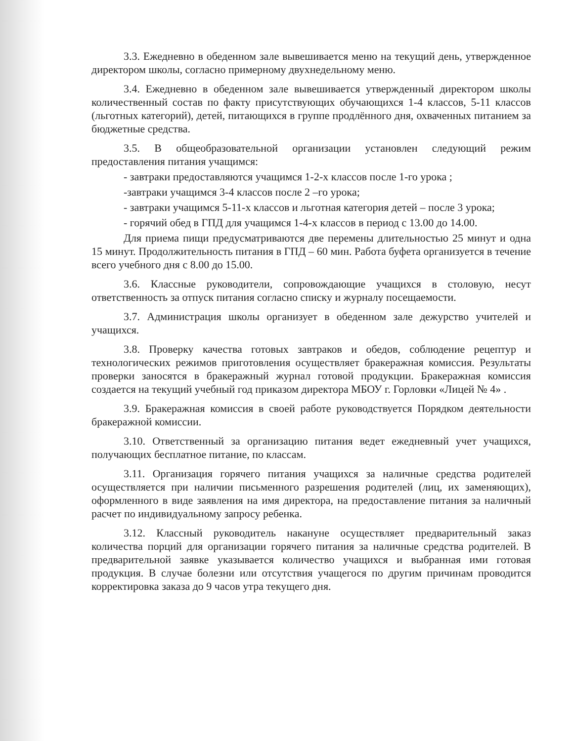3.3. Ежедневно в обеденном зале вывешивается меню на текущий день, утвержденное директором школы, согласно примерному двухнедельному меню.
3.4. Ежедневно в обеденном зале вывешивается утвержденный директором школы количественный состав по факту присутствующих обучающихся 1-4 классов, 5-11 классов (льготных категорий), детей, питающихся в группе продлённого дня, охваченных питанием за бюджетные средства.
3.5. В общеобразовательной организации установлен следующий режим предоставления питания учащимся:
- завтраки предоставляются учащимся 1-2-х классов после 1-го урока ;
-завтраки учащимся 3-4 классов после 2 –го урока;
- завтраки учащимся 5-11-х классов и льготная категория детей – после 3 урока;
- горячий обед в ГПД для учащимся 1-4-х классов в период с 13.00 до 14.00.
Для приема пищи предусматриваются две перемены длительностью 25 минут и одна 15 минут. Продолжительность питания в ГПД – 60 мин. Работа буфета организуется в течение всего учебного дня с 8.00 до 15.00.
3.6. Классные руководители, сопровождающие учащихся в столовую, несут ответственность за отпуск питания согласно списку и журналу посещаемости.
3.7. Администрация школы организует в обеденном зале дежурство учителей и учащихся.
3.8. Проверку качества готовых завтраков и обедов, соблюдение рецептур и технологических режимов приготовления осуществляет бракеражная комиссия. Результаты проверки заносятся в бракеражный журнал готовой продукции. Бракеражная комиссия создается на текущий учебный год приказом директора МБОУ г. Горловки «Лицей № 4» .
3.9. Бракеражная комиссия в своей работе руководствуется Порядком деятельности бракеражной комиссии.
3.10. Ответственный за организацию питания ведет ежедневный учет учащихся, получающих бесплатное питание, по классам.
3.11. Организация горячего питания учащихся за наличные средства родителей осуществляется при наличии письменного разрешения родителей (лиц, их заменяющих), оформленного в виде заявления на имя директора, на предоставление питания за наличный расчет по индивидуальному запросу ребенка.
3.12. Классный руководитель накануне осуществляет предварительный заказ количества порций для организации горячего питания за наличные средства родителей. В предварительной заявке указывается количество учащихся и выбранная ими готовая продукция. В случае болезни или отсутствия учащегося по другим причинам проводится корректировка заказа до 9 часов утра текущего дня.